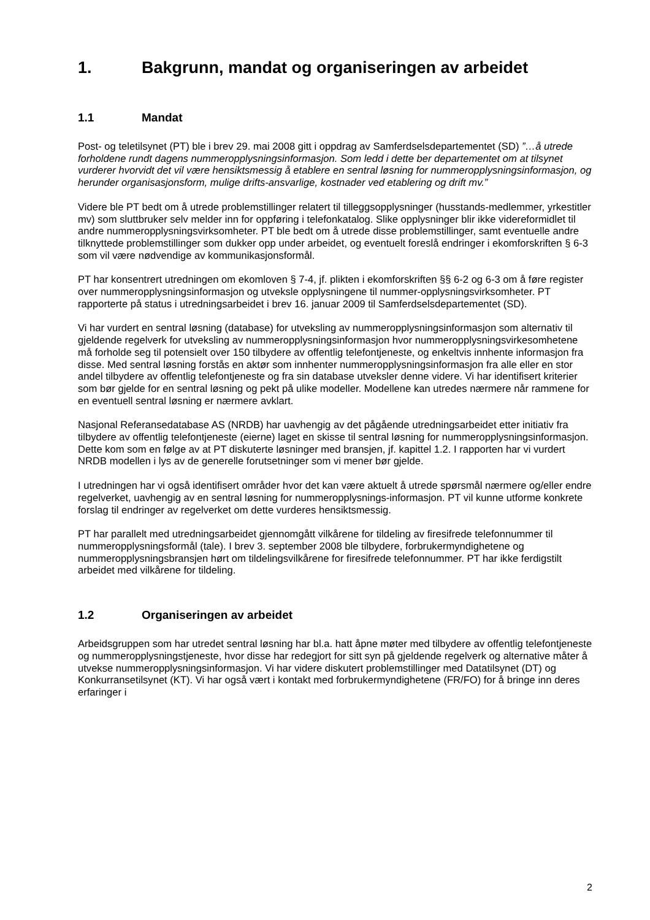1. Bakgrunn, mandat og organiseringen av arbeidet
1.1 Mandat
Post- og teletilsynet (PT) ble i brev 29. mai 2008 gitt i oppdrag av Samferdselsdepartementet (SD) ”…å utrede forholdene rundt dagens nummeropplysningsinformasjon. Som ledd i dette ber departementet om at tilsynet vurderer hvorvidt det vil være hensiktsmessig å etablere en sentral løsning for nummeropplysningsinformasjon, og herunder organisasjonsform, mulige drifts-ansvarlige, kostnader ved etablering og drift mv.”
Videre ble PT bedt om å utrede problemstillinger relatert til tilleggsopplysninger (husstands-medlemmer, yrkestitler mv) som sluttbruker selv melder inn for oppføring i telefonkatalog. Slike opplysninger blir ikke videreformidlet til andre nummeropplysningsvirksomheter. PT ble bedt om å utrede disse problemstillinger, samt eventuelle andre tilknyttede problemstillinger som dukker opp under arbeidet, og eventuelt foreslå endringer i ekomforskriften § 6-3 som vil være nødvendige av kommunikasjonsformål.
PT har konsentrert utredningen om ekomloven § 7-4, jf. plikten i ekomforskriften §§ 6-2 og 6-3 om å føre register over nummeropplysningsinformasjon og utveksle opplysningene til nummer-opplysningsvirksomheter. PT rapporterte på status i utredningsarbeidet i brev 16. januar 2009 til Samferdselsdepartementet (SD).
Vi har vurdert en sentral løsning (database) for utveksling av nummeropplysningsinformasjon som alternativ til gjeldende regelverk for utveksling av nummeropplysningsinformasjon hvor nummeropplysningsvirkesomhetene må forholde seg til potensielt over 150 tilbydere av offentlig telefontjeneste, og enkeltvis innhente informasjon fra disse. Med sentral løsning forstås en aktør som innhenter nummeropplysningsinformasjon fra alle eller en stor andel tilbydere av offentlig telefontjeneste og fra sin database utveksler denne videre. Vi har identifisert kriterier som bør gjelde for en sentral løsning og pekt på ulike modeller. Modellene kan utredes nærmere når rammene for en eventuell sentral løsning er nærmere avklart.
Nasjonal Referansedatabase AS (NRDB) har uavhengig av det pågående utredningsarbeidet etter initiativ fra tilbydere av offentlig telefontjeneste (eierne) laget en skisse til sentral løsning for nummeropplysningsinformasjon. Dette kom som en følge av at PT diskuterte løsninger med bransjen, jf. kapittel 1.2. I rapporten har vi vurdert NRDB modellen i lys av de generelle forutsetninger som vi mener bør gjelde.
I utredningen har vi også identifisert områder hvor det kan være aktuelt å utrede spørsmål nærmere og/eller endre regelverket, uavhengig av en sentral løsning for nummeropplysnings-informasjon. PT vil kunne utforme konkrete forslag til endringer av regelverket om dette vurderes hensiktsmessig.
PT har parallelt med utredningsarbeidet gjennomgått vilkårene for tildeling av firesifrede telefonnummer til nummeropplysningsformål (tale). I brev 3. september 2008 ble tilbydere, forbrukermyndighetene og nummeropplysningsbransjen hørt om tildelingsvilkårene for firesifrede telefonnummer. PT har ikke ferdigstilt arbeidet med vilkårene for tildeling.
1.2 Organiseringen av arbeidet
Arbeidsgruppen som har utredet sentral løsning har bl.a. hatt åpne møter med tilbydere av offentlig telefontjeneste og nummeropplysningstjeneste, hvor disse har redegjort for sitt syn på gjeldende regelverk og alternative måter å utvekse nummeropplysningsinformasjon. Vi har videre diskutert problemstillinger med Datatilsynet (DT) og Konkurransetilsynet (KT). Vi har også vært i kontakt med forbrukermyndighetene (FR/FO) for å bringe inn deres erfaringer i
2